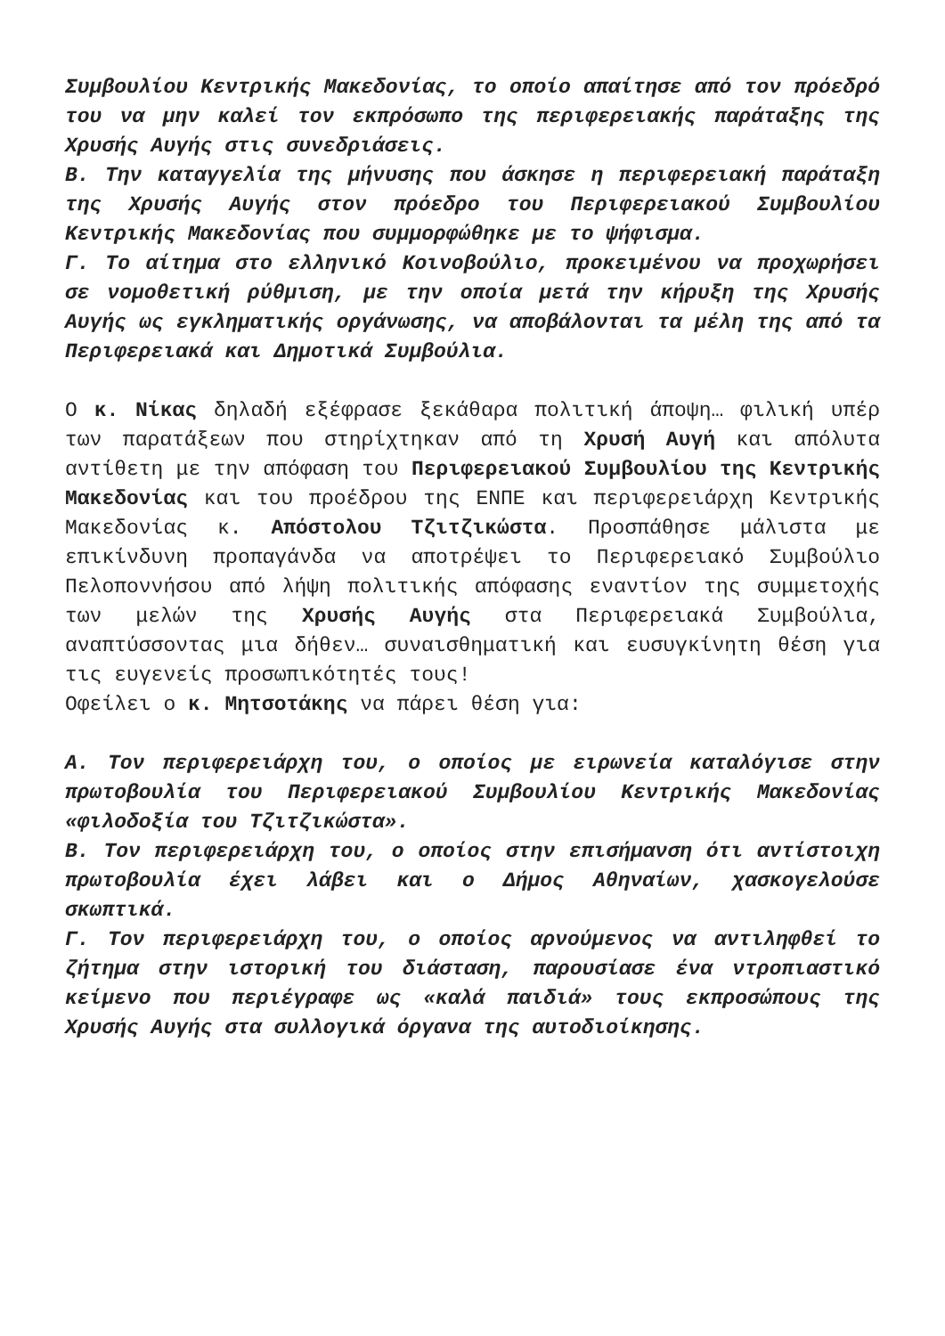Συμβουλίου Κεντρικής Μακεδονίας, το οποίο απαίτησε από τον πρόεδρό του να μην καλεί τον εκπρόσωπο της περιφερειακής παράταξης της Χρυσής Αυγής στις συνεδριάσεις.
Β. Την καταγγελία της μήνυσης που άσκησε η περιφερειακή παράταξη της Χρυσής Αυγής στον πρόεδρο του Περιφερειακού Συμβουλίου Κεντρικής Μακεδονίας που συμμορφώθηκε με το ψήφισμα.
Γ. Το αίτημα στο ελληνικό Κοινοβούλιο, προκειμένου να προχωρήσει σε νομοθετική ρύθμιση, με την οποία μετά την κήρυξη της Χρυσής Αυγής ως εγκληματικής οργάνωσης, να αποβάλονται τα μέλη της από τα Περιφερειακά και Δημοτικά Συμβούλια.
Ο κ. Νίκας δηλαδή εξέφρασε ξεκάθαρα πολιτική άποψη… φιλική υπέρ των παρατάξεων που στηρίχτηκαν από τη Χρυσή Αυγή και απόλυτα αντίθετη με την απόφαση του Περιφερειακού Συμβουλίου της Κεντρικής Μακεδονίας και του προέδρου της ΕΝΠΕ και περιφερειάρχη Κεντρικής Μακεδονίας κ. Απόστολου Τζιτζικώστα. Προσπάθησε μάλιστα με επικίνδυνη προπαγάνδα να αποτρέψει το Περιφερειακό Συμβούλιο Πελοποννήσου από λήψη πολιτικής απόφασης εναντίον της συμμετοχής των μελών της Χρυσής Αυγής στα Περιφερειακά Συμβούλια, αναπτύσσοντας μια δήθεν… συναισθηματική και ευσυγκίνητη θέση για τις ευγενείς προσωπικότητές τους!
Οφείλει ο κ. Μητσοτάκης να πάρει θέση για:
Α. Τον περιφερειάρχη του, ο οποίος με ειρωνεία καταλόγισε στην πρωτοβουλία του Περιφερειακού Συμβουλίου Κεντρικής Μακεδονίας «φιλοδοξία του Τζιτζικώστα».
Β. Τον περιφερειάρχη του, ο οποίος στην επισήμανση ότι αντίστοιχη πρωτοβουλία έχει λάβει και ο Δήμος Αθηναίων, χασκογελούσε σκωπτικά.
Γ. Τον περιφερειάρχη του, ο οποίος αρνούμενος να αντιληφθεί το ζήτημα στην ιστορική του διάσταση, παρουσίασε ένα ντροπιαστικό κείμενο που περιέγραφε ως «καλά παιδιά» τους εκπροσώπους της Χρυσής Αυγής στα συλλογικά όργανα της αυτοδιοίκησης.